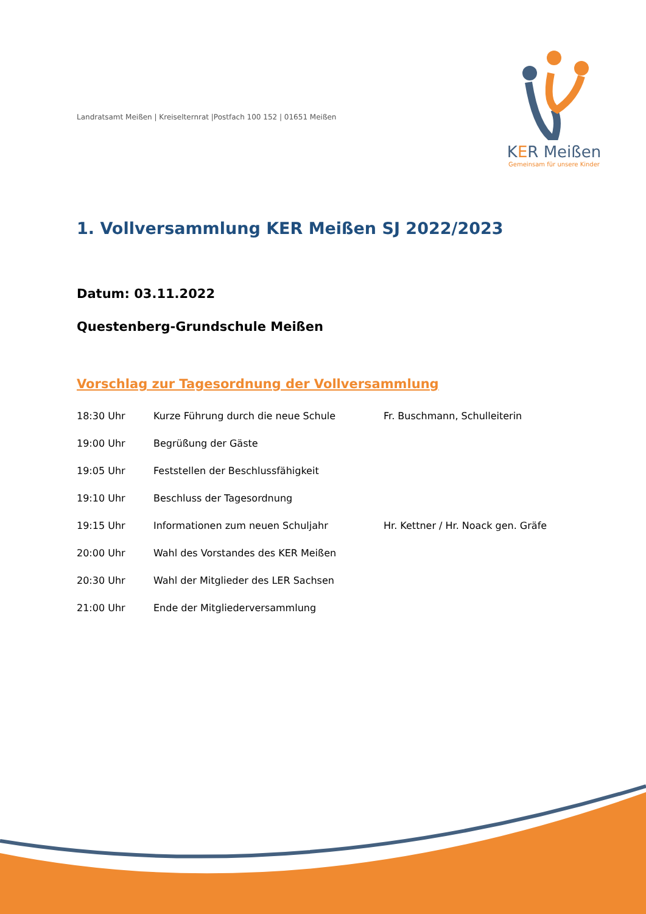KER Meißen
Gemeinsam für unsere Kinder
Landratsamt Meißen | Kreiselternrat |Postfach 100 152 | 01651 Meißen
1. Vollversammlung KER Meißen SJ 2022/2023
Datum: 03.11.2022
Questenberg-Grundschule Meißen
Vorschlag zur Tagesordnung der Vollversammlung
| 18:30 Uhr | Kurze Führung durch die neue Schule | Fr. Buschmann, Schulleiterin |
| 19:00 Uhr | Begrüßung der Gäste | |
| 19:05 Uhr | Feststellen der Beschlussfähigkeit | |
| 19:10 Uhr | Beschluss der Tagesordnung | |
| 19:15 Uhr | Informationen zum neuen Schuljahr | Hr. Kettner / Hr. Noack gen. Gräfe |
| 20:00 Uhr | Wahl des Vorstandes des KER Meißen | |
| 20:30 Uhr | Wahl der Mitglieder des LER Sachsen | |
| 21:00 Uhr | Ende der Mitgliederversammlung | |